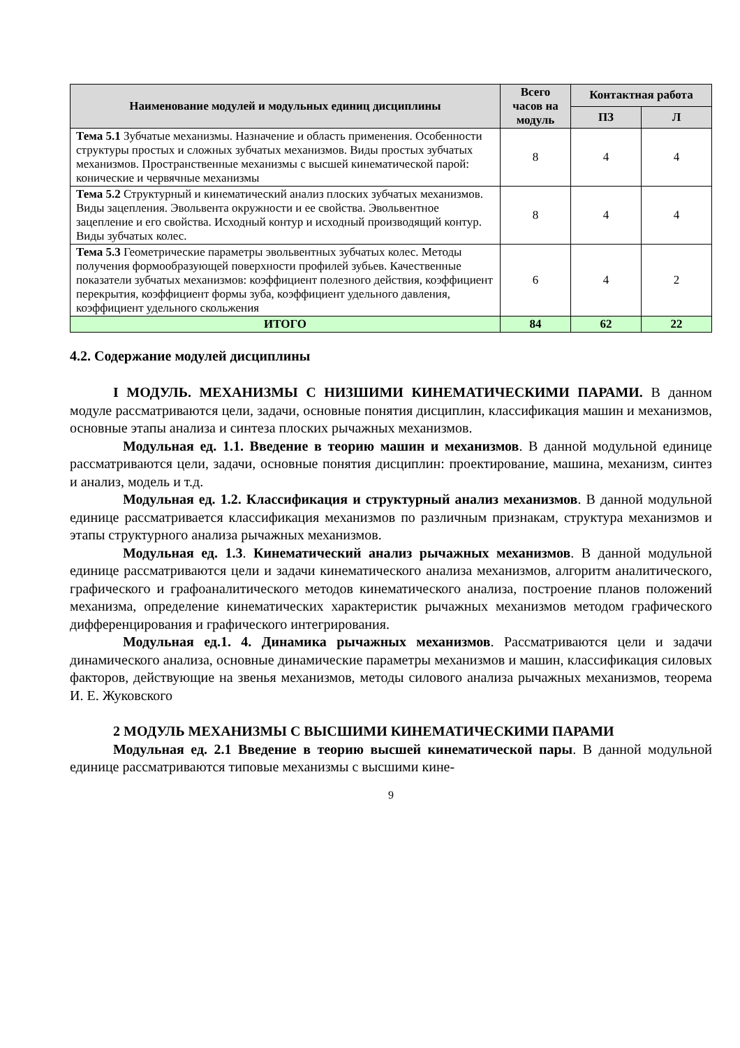| Наименование модулей и модульных единиц дисциплины | Всего часов на модуль | Контактная работа | |
| --- | --- | --- | --- |
| | | ПЗ | Л |
| Тема 5.1 Зубчатые механизмы. Назначение и область применения. Особенности структуры простых и сложных зубчатых механизмов. Виды простых зубчатых механизмов. Пространственные механизмы с высшей кинематической парой: конические и червячные механизмы | 8 | 4 | 4 |
| Тема 5.2 Структурный и кинематический анализ плоских зубчатых механизмов. Виды зацепления. Эвольвента окружности и ее свойства. Эвольвентное зацепление и его свойства. Исходный контур и исходный производящий контур. Виды зубчатых колес. | 8 | 4 | 4 |
| Тема 5.3 Геометрические параметры эвольвентных зубчатых колес. Методы получения формообразующей поверхности профилей зубьев. Качественные показатели зубчатых механизмов: коэффициент полезного действия, коэффициент перекрытия, коэффициент формы зуба, коэффициент удельного давления, коэффициент удельного скольжения | 6 | 4 | 2 |
| ИТОГО | 84 | 62 | 22 |
4.2. Содержание модулей дисциплины
I МОДУЛЬ. МЕХАНИЗМЫ С НИЗШИМИ КИНЕМАТИЧЕСКИМИ ПАРАМИ. В данном модуле рассматриваются цели, задачи, основные понятия дисциплин, классификация машин и механизмов, основные этапы анализа и синтеза плоских рычажных механизмов.
Модульная ед. 1.1. Введение в теорию машин и механизмов. В данной модульной единице рассматриваются цели, задачи, основные понятия дисциплин: проектирование, машина, механизм, синтез и анализ, модель и т.д.
Модульная ед. 1.2. Классификация и структурный анализ механизмов. В данной модульной единице рассматривается классификация механизмов по различным признакам, структура механизмов и этапы структурного анализа рычажных механизмов.
Модульная ед. 1.3. Кинематический анализ рычажных механизмов. В данной модульной единице рассматриваются цели и задачи кинематического анализа механизмов, алгоритм аналитического, графического и графоаналитического методов кинематического анализа, построение планов положений механизма, определение кинематических характеристик рычажных механизмов методом графического дифференцирования и графического интегрирования.
Модульная ед.1. 4. Динамика рычажных механизмов. Рассматриваются цели и задачи динамического анализа, основные динамические параметры механизмов и машин, классификация силовых факторов, действующие на звенья механизмов, методы силового анализа рычажных механизмов, теорема И. Е. Жуковского
2 МОДУЛЬ МЕХАНИЗМЫ С ВЫСШИМИ КИНЕМАТИЧЕСКИМИ ПАРАМИ
Модульная ед. 2.1 Введение в теорию высшей кинематической пары. В данной модульной единице рассматриваются типовые механизмы с высшими кине-
9